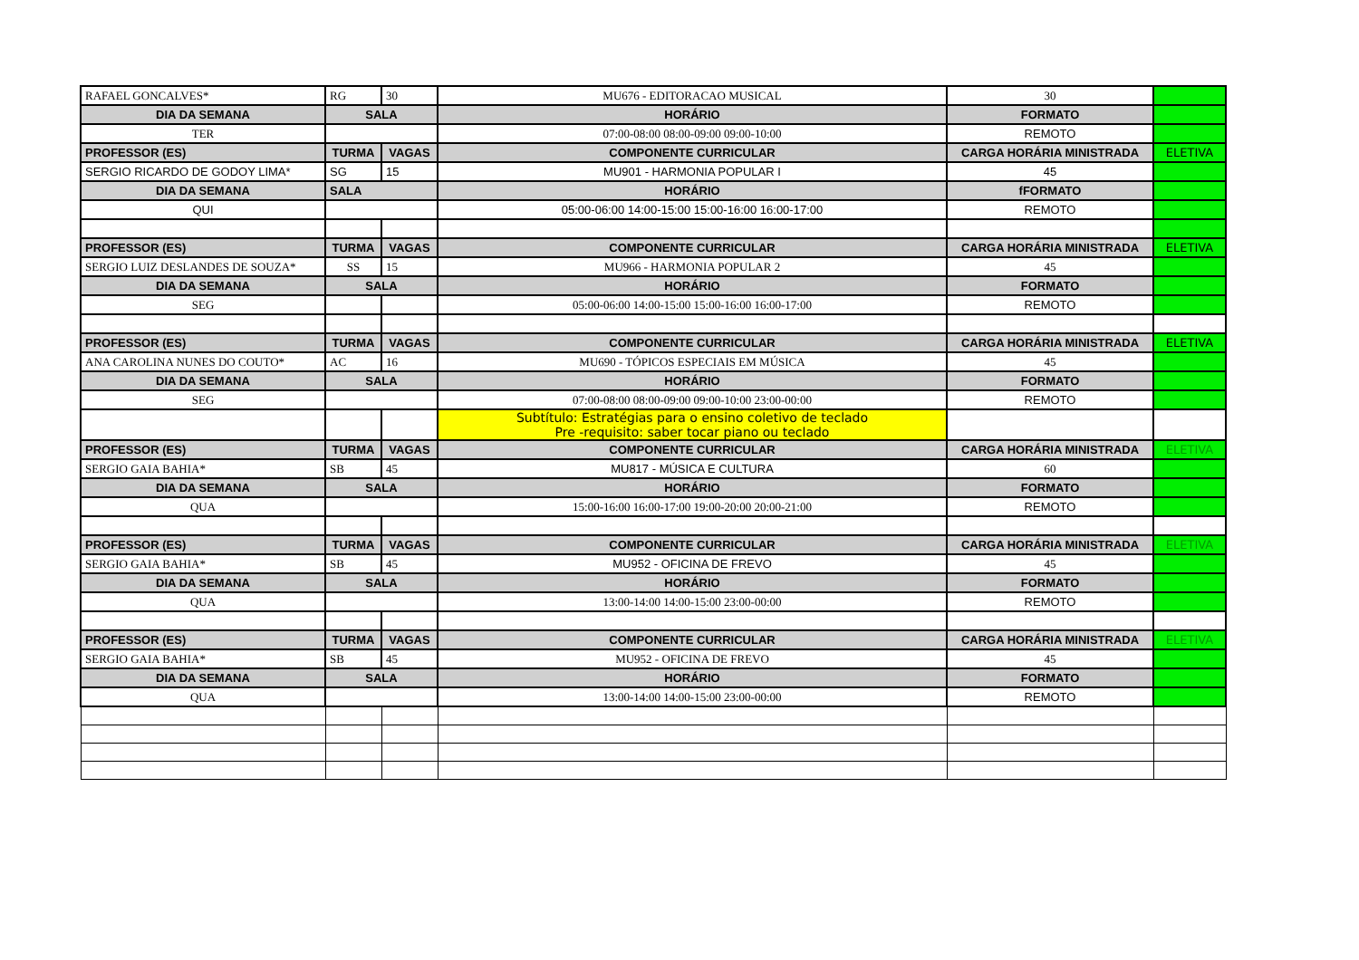| RAFAEL GONCALVES* | RG | 30 | MU676 - EDITORACAO MUSICAL | 30 | |
| DIA DA SEMANA | SALA | | HORÁRIO | FORMATO | |
| TER | | | 07:00-08:00 08:00-09:00 09:00-10:00 | REMOTO | |
| PROFESSOR (ES) | TURMA | VAGAS | COMPONENTE CURRICULAR | CARGA HORÁRIA MINISTRADA | ELETIVA |
| SERGIO RICARDO DE GODOY LIMA* | SG | 15 | MU901 - HARMONIA POPULAR I | 45 | |
| DIA DA SEMANA | SALA | | HORÁRIO | fFORMATO | |
| QUI | | | 05:00-06:00 14:00-15:00 15:00-16:00 16:00-17:00 | REMOTO | |
| PROFESSOR (ES) | TURMA | VAGAS | COMPONENTE CURRICULAR | CARGA HORÁRIA MINISTRADA | ELETIVA |
| SERGIO LUIZ DESLANDES DE SOUZA* | SS | 15 | MU966 - HARMONIA POPULAR 2 | 45 | |
| DIA DA SEMANA | SALA | | HORÁRIO | FORMATO | |
| SEG | | | 05:00-06:00 14:00-15:00 15:00-16:00 16:00-17:00 | REMOTO | |
| PROFESSOR (ES) | TURMA | VAGAS | COMPONENTE CURRICULAR | CARGA HORÁRIA MINISTRADA | ELETIVA |
| ANA CAROLINA NUNES DO COUTO* | AC | 16 | MU690 - TÓPICOS ESPECIAIS EM MÚSICA | 45 | |
| DIA DA SEMANA | SALA | | HORÁRIO | FORMATO | |
| SEG | | | 07:00-08:00 08:00-09:00 09:00-10:00 23:00-00:00 | REMOTO | |
| | | | Subtítulo: Estratégias para o ensino coletivo de teclado Pre -requisito: saber tocar piano ou teclado | | |
| PROFESSOR (ES) | TURMA | VAGAS | COMPONENTE CURRICULAR | CARGA HORÁRIA MINISTRADA | ELETIVA |
| SERGIO GAIA BAHIA* | SB | 45 | MU817 - MÚSICA E CULTURA | 60 | |
| DIA DA SEMANA | SALA | | HORÁRIO | FORMATO | |
| QUA | | | 15:00-16:00 16:00-17:00 19:00-20:00 20:00-21:00 | REMOTO | |
| PROFESSOR (ES) | TURMA | VAGAS | COMPONENTE CURRICULAR | CARGA HORÁRIA MINISTRADA | ELETIVA |
| SERGIO GAIA BAHIA* | SB | 45 | MU952 - OFICINA DE FREVO | 45 | |
| DIA DA SEMANA | SALA | | HORÁRIO | FORMATO | |
| QUA | | | 13:00-14:00 14:00-15:00 23:00-00:00 | REMOTO | |
| PROFESSOR (ES) | TURMA | VAGAS | COMPONENTE CURRICULAR | CARGA HORÁRIA MINISTRADA | ELETIVA |
| SERGIO GAIA BAHIA* | SB | 45 | MU952 - OFICINA DE FREVO | 45 | |
| DIA DA SEMANA | SALA | | HORÁRIO | FORMATO | |
| QUA | | | 13:00-14:00 14:00-15:00 23:00-00:00 | REMOTO | |